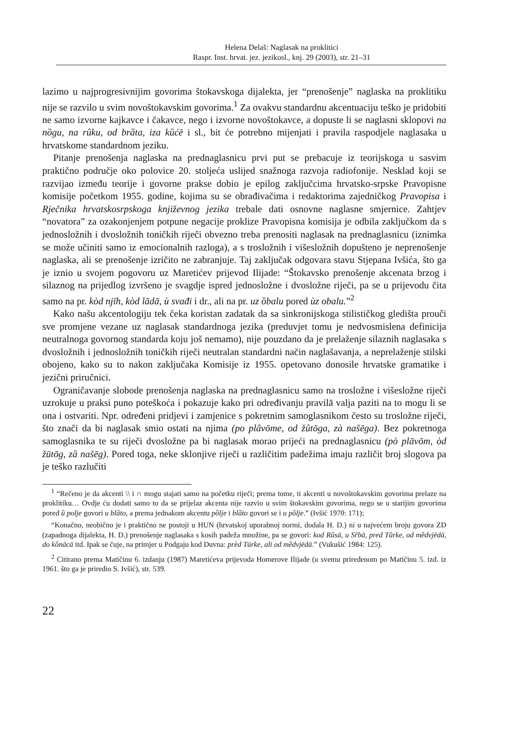Helena Delaš: Naglasak na proklitici
Raspr. Inst. hrvat. jez. jezikosl., knj. 29 (2003), str. 21–31
lazimo u najprogresivnijim govorima štokavskoga dijalekta, jer “prenošenje” naglaska na proklitiku nije se razvilo u svim novoštokavskim govorima.<sup>1</sup> Za ovakvu standardnu akcentuaciju teško je pridobiti ne samo izvorne kajkavce i čakavce, nego i izvorne novoštokavce, a dopuste li se naglasni sklopovi na nȍgu, na rûku, od brȁta, iza kȕćē i sl., bit će potrebno mijenjati i pravila raspodjele naglasaka u hrvatskome standardnom jeziku.
Pitanje prenošenja naglaska na prednaglasnicu prvi put se prebacuje iz teorijskoga u sasvim praktično područje oko polovice 20. stoljeća uslijed snažnoga razvoja radiofonije. Nesklad koji se razvijao između teorije i govorne prakse dobio je epilog zaključcima hrvatsko-srpske Pravopisne komisije početkom 1955. godine, kojima su se obrađivačima i redaktorima zajedničkog Pravopisa i Rječnika hrvatskosrpskoga književnog jezika trebale dati osnovne naglasne smjernice. Zahtjev “novatora” za ozakonjenjem potpune negacije proklize Pravopisna komisija je odbila zaključkom da s jednosložnih i dvosložnih toničkih riječi obvezno treba prenositi naglasak na prednaglasnicu (iznimka se može učiniti samo iz emocionalnih razloga), a s trosložnih i višesložnih dopušteno je neprenošenje naglaska, ali se prenošenje izričito ne zabranjuje. Taj zaključak odgovara stavu Stjepana Ivšića, što ga je iznio u svojem pogovoru uz Maretićev prijevod Ilijade: “Štokavsko prenošenje akcenata brzog i silaznog na prijedlog izvršeno je svagdje ispred jednosložne i dvosložne riječi, pa se u prijevodu čita samo na pr. kòd njīh, kòd lādā, ù svađi i dr., ali na pr. uz ȍbalu pored ùz obalu.”<sup>2</sup>
Kako našu akcentologiju tek čeka koristan zadatak da sa sinkronijskoga stilističkog gledišta prouči sve promjene vezane uz naglasak standardnoga jezika (preduvjet tomu je nedvosmislena definicija neutralnoga govornog standarda koju još nemamo), nije pouzdano da je prelaženje silaznih naglasaka s dvosložnih i jednosložnih toničkih riječi neutralan standardni način naglašavanja, a neprelaženje stilski obojeno, kako su to nakon zaključaka Komisije iz 1955. opetovano donosile hrvatske gramatike i jezični priručnici.
Ograničavanje slobode prenošenja naglaska na prednaglasnicu samo na trosložne i višesložne riječi uzrokuje u praksi puno poteškoća i pokazuje kako pri određivanju pravilā valja paziti na to mogu li se ona i ostvariti. Npr. određeni pridjevi i zamjenice s pokretnim samoglasnikom često su trosložne riječi, što znači da bi naglasak smio ostati na njima (po plȃvōme, od žûtōga, zà našēga). Bez pokretnoga samoglasnika te su riječi dvosložne pa bi naglasak morao prijeći na prednaglasnicu (pò plāvōm, òd žūtōg, zȁ našēg). Pored toga, neke sklonjive riječi u različitim padežima imaju različit broj slogova pa je teško razlučiti
<sup>1</sup> “Rečeno je da akcenti \\ i ∩ mogu stajati samo na početku riječi; prema tome, ti akcenti u novoštokavskim govorima prelaze na proklitiku… Ovdje ću dodati samo to da se prijelaz akcenta nije razvio u svim štokavskim govorima, nego se u starijim govorima pored ȕ polje govori u blȁto, a prema jednakom akcentu pȍlje i blȁto govori se i u pȍlje.” (Ivšić 1970: 171);
“Konačno, neobično je i praktično ne postoji u HUN (hrvatskoj uporabnoj normi, dodala H. D.) ni u najvećem broju govora ZD (zapadnoga dijalekta, H. D.) prenošenje naglasaka s kosih padeža množine, pa se govori: kod Rûsā, u Sȓbā, pred Tûrke, od mȅdvjēdā, do kȍnācā itd. Ipak se čuje, na primjer u Podgaju kod Duvna: prèd Tūrke, ali od mȅdvjēdā.” (Vukušić 1984: 125).
<sup>2</sup> Citirano prema Matičinu 6. izdanju (1987) Maretićeva prijevoda Homerove Ilijade (u svemu priređenom po Matičinu 5. izd. iz 1961. što ga je priredio S. Ivšić), str. 539.
22